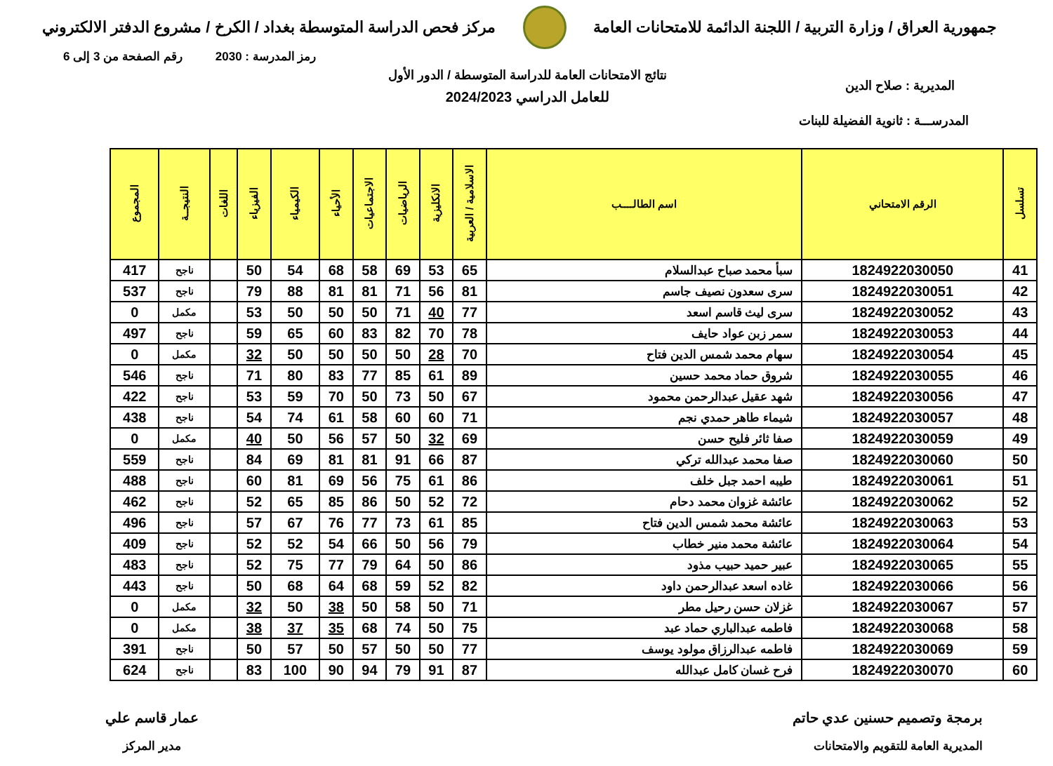جمهورية العراق / وزارة التربية / اللجنة الدائمة للامتحانات العامة
مركز فحص الدراسة المتوسطة بغداد / الكرخ / مشروع الدفتر الالكتروني
رمز المدرسة : 2030 رقم الصفحة من 3 إلى 6
نتائج الامتحانات العامة للدراسة المتوسطة / الدور الأول
للعامل الدراسي 2024/2023
المديرية : صلاح الدين
المدرســـة : ثانوية الفضيلة للبنات
| تسلسل | الرقم الامتحاني | اسم الطالــــب | الاسلامية / العربية | الانكليزية | الرياضيات | الاجتماعيات | الأحياء | الكيمياء | الفيزياء | اللغات | النتيجــة | المجموع |
| --- | --- | --- | --- | --- | --- | --- | --- | --- | --- | --- | --- | --- |
| 41 | 1824922030050 | سبأ محمد صباح عبدالسلام | 65 | 53 | 69 | 58 | 68 | 54 | 50 | | ناجح | 417 |
| 42 | 1824922030051 | سرى سعدون نصيف جاسم | 81 | 56 | 71 | 81 | 81 | 88 | 79 | | ناجح | 537 |
| 43 | 1824922030052 | سرى ليث قاسم اسعد | 77 | 40 | 71 | 50 | 50 | 50 | 53 | | مكمل | 0 |
| 44 | 1824922030053 | سمر زبن عواد حايف | 78 | 70 | 82 | 83 | 60 | 65 | 59 | | ناجح | 497 |
| 45 | 1824922030054 | سهام محمد شمس الدين فتاح | 70 | 28 | 50 | 50 | 50 | 50 | 32 | | مكمل | 0 |
| 46 | 1824922030055 | شروق حماد محمد حسين | 89 | 61 | 85 | 77 | 83 | 80 | 71 | | ناجح | 546 |
| 47 | 1824922030056 | شهد عقيل عبدالرحمن محمود | 67 | 50 | 73 | 50 | 70 | 59 | 53 | | ناجح | 422 |
| 48 | 1824922030057 | شيماء طاهر حمدي نجم | 71 | 60 | 60 | 58 | 61 | 74 | 54 | | ناجح | 438 |
| 49 | 1824922030059 | صفا ثائر فليح حسن | 69 | 32 | 50 | 57 | 56 | 50 | 40 | | مكمل | 0 |
| 50 | 1824922030060 | صفا محمد عبدالله تركي | 87 | 66 | 91 | 81 | 81 | 69 | 84 | | ناجح | 559 |
| 51 | 1824922030061 | طيبه احمد جبل خلف | 86 | 61 | 75 | 56 | 69 | 81 | 60 | | ناجح | 488 |
| 52 | 1824922030062 | عائشة غزوان محمد دحام | 72 | 52 | 50 | 86 | 85 | 65 | 52 | | ناجح | 462 |
| 53 | 1824922030063 | عائشة محمد شمس الدين فتاح | 85 | 61 | 73 | 77 | 76 | 67 | 57 | | ناجح | 496 |
| 54 | 1824922030064 | عائشة محمد منير خطاب | 79 | 56 | 50 | 66 | 54 | 52 | 52 | | ناجح | 409 |
| 55 | 1824922030065 | عبير حميد حبيب مذود | 86 | 50 | 64 | 79 | 77 | 75 | 52 | | ناجح | 483 |
| 56 | 1824922030066 | غاده اسعد عبدالرحمن داود | 82 | 52 | 59 | 68 | 64 | 68 | 50 | | ناجح | 443 |
| 57 | 1824922030067 | غزلان حسن رحيل مطر | 71 | 50 | 58 | 50 | 38 | 50 | 32 | | مكمل | 0 |
| 58 | 1824922030068 | فاطمه عبدالباري حماد عبد | 75 | 50 | 74 | 68 | 35 | 37 | 38 | | مكمل | 0 |
| 59 | 1824922030069 | فاطمه عبدالرزاق مولود يوسف | 77 | 50 | 50 | 57 | 50 | 57 | 50 | | ناجح | 391 |
| 60 | 1824922030070 | فرح غسان كامل عبدالله | 87 | 91 | 79 | 94 | 90 | 100 | 83 | | ناجح | 624 |
برمجة وتصميم حسنين عدي حاتم
المديرية العامة للتقويم والامتحانات
عمار قاسم علي
مدير المركز